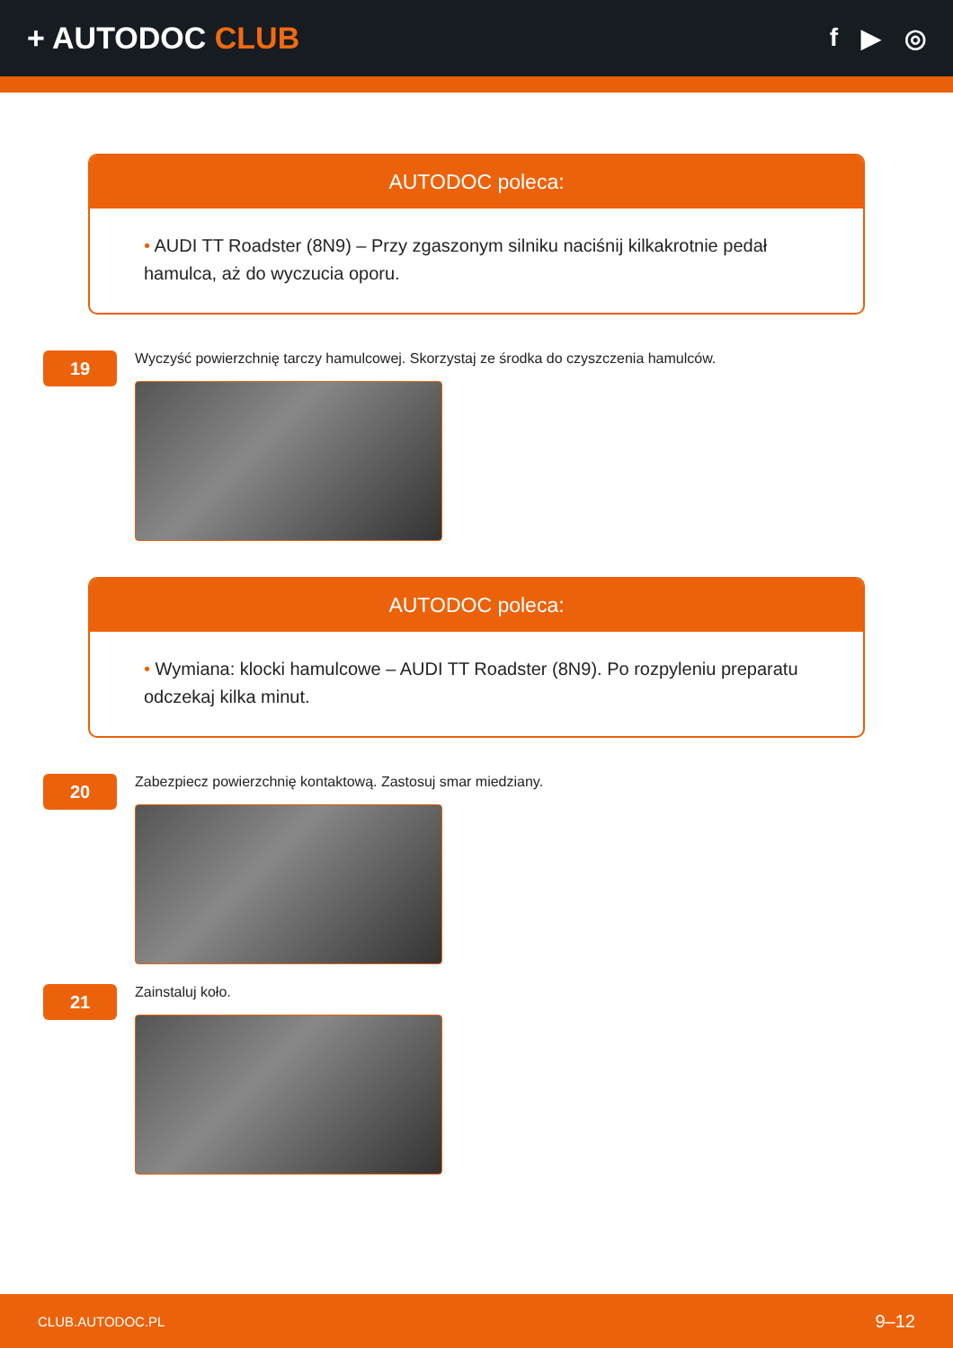+ AUTODOC CLUB
f ▶ ◎
AUTODOC poleca:
• AUDI TT Roadster (8N9) – Przy zgaszonym silniku naciśnij kilkakrotnie pedał hamulca, aż do wyczucia oporu.
19
Wyczyść powierzchnię tarczy hamulcowej. Skorzystaj ze środka do czyszczenia hamulców.
AUTODOC poleca:
• Wymiana: klocki hamulcowe – AUDI TT Roadster (8N9). Po rozpyleniu preparatu odczekaj kilka minut.
20
Zabezpiecz powierzchnię kontaktową. Zastosuj smar miedziany.
21
Zainstaluj koło.
CLUB.AUTODOC.PL 9–12